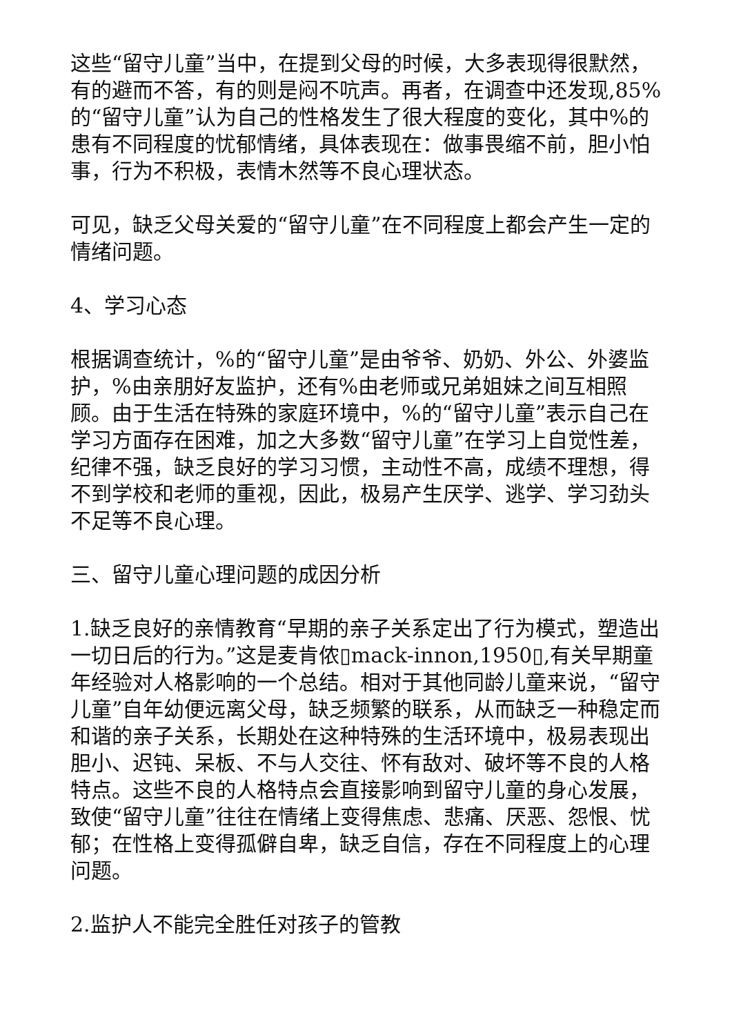这些“留守儿童”当中，在提到父母的时候，大多表现得很默然，有的避而不答，有的则是闷不吭声。再者，在调查中还发现,85%的“留守儿童”认为自己的性格发生了很大程度的变化，其中%的患有不同程度的忧郁情绪，具体表现在：做事畏缩不前，胆小怕事，行为不积极，表情木然等不良心理状态。
可见，缺乏父母关爱的“留守儿童”在不同程度上都会产生一定的情绪问题。
4、学习心态
根据调查统计，%的“留守儿童”是由爷爷、奶奶、外公、外婆监护，%由亲朋好友监护，还有%由老师或兄弟姐妹之间互相照顾。由于生活在特殊的家庭环境中，%的“留守儿童”表示自己在学习方面存在困难，加之大多数“留守儿童”在学习上自觉性差，纪律不强，缺乏良好的学习习惯，主动性不高，成绩不理想，得不到学校和老师的重视，因此，极易产生厌学、逃学、学习劲头不足等不良心理。
三、留守儿童心理问题的成因分析
1.缺乏良好的亲情教育“早期的亲子关系定出了行为模式，塑造出一切日后的行为。”这是麦肯侬▯mack-innon,1950▯,有关早期童年经验对人格影响的一个总结。相对于其他同龄儿童来说，“留守儿童”自年幼便远离父母，缺乏频繁的联系，从而缺乏一种稳定而和谐的亲子关系，长期处在这种特殊的生活环境中，极易表现出胆小、迟钝、呆板、不与人交往、怀有敌对、破坏等不良的人格特点。这些不良的人格特点会直接影响到留守儿童的身心发展，致使“留守儿童”往往在情绪上变得焦虑、悲痛、厌恶、怨恨、忧郁；在性格上变得孤僻自卑，缺乏自信，存在不同程度上的心理问题。
2.监护人不能完全胜任对孩子的管教